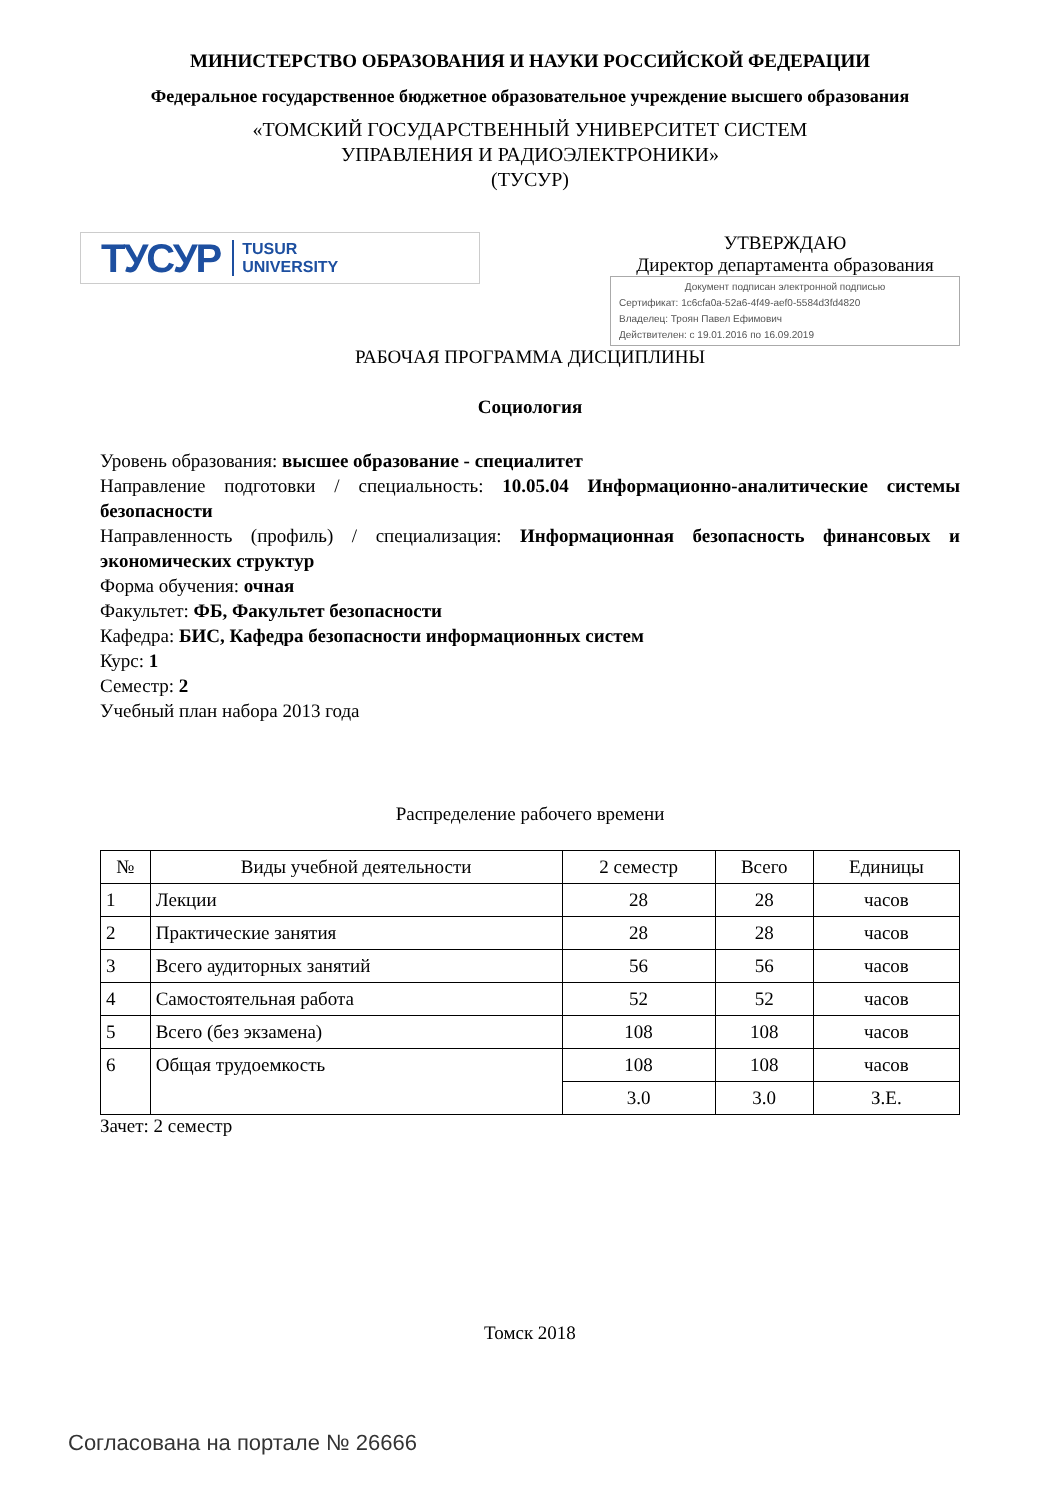МИНИСТЕРСТВО ОБРАЗОВАНИЯ И НАУКИ РОССИЙСКОЙ ФЕДЕРАЦИИ
Федеральное государственное бюджетное образовательное учреждение высшего образования
«ТОМСКИЙ ГОСУДАРСТВЕННЫЙ УНИВЕРСИТЕТ СИСТЕМ
УПРАВЛЕНИЯ И РАДИОЭЛЕКТРОНИКИ»
(ТУСУР)
ТУСУР TUSUR
UNIVERSITY
УТВЕРЖДАЮ
Директор департамента образования
Документ подписан электронной подписью
Сертификат: 1c6cfa0a-52a6-4f49-aef0-5584d3fd4820
Владелец: Троян Павел Ефимович
Действителен: с 19.01.2016 по 16.09.2019
РАБОЧАЯ ПРОГРАММА ДИСЦИПЛИНЫ
Социология
Уровень образования: высшее образование - специалитет
Направление подготовки / специальность: 10.05.04 Информационно-аналитические системы безопасности
Направленность (профиль) / специализация: Информационная безопасность финансовых и экономических структур
Форма обучения: очная
Факультет: ФБ, Факультет безопасности
Кафедра: БИС, Кафедра безопасности информационных систем
Курс: 1
Семестр: 2
Учебный план набора 2013 года
Распределение рабочего времени
| № | Виды учебной деятельности | 2 семестр | Всего | Единицы |
| --- | --- | --- | --- | --- |
| 1 | Лекции | 28 | 28 | часов |
| 2 | Практические занятия | 28 | 28 | часов |
| 3 | Всего аудиторных занятий | 56 | 56 | часов |
| 4 | Самостоятельная работа | 52 | 52 | часов |
| 5 | Всего (без экзамена) | 108 | 108 | часов |
| 6 | Общая трудоемкость | 108 | 108 | часов |
| | | 3.0 | 3.0 | З.Е. |
Зачет: 2 семестр
Томск 2018
Согласована на портале № 26666